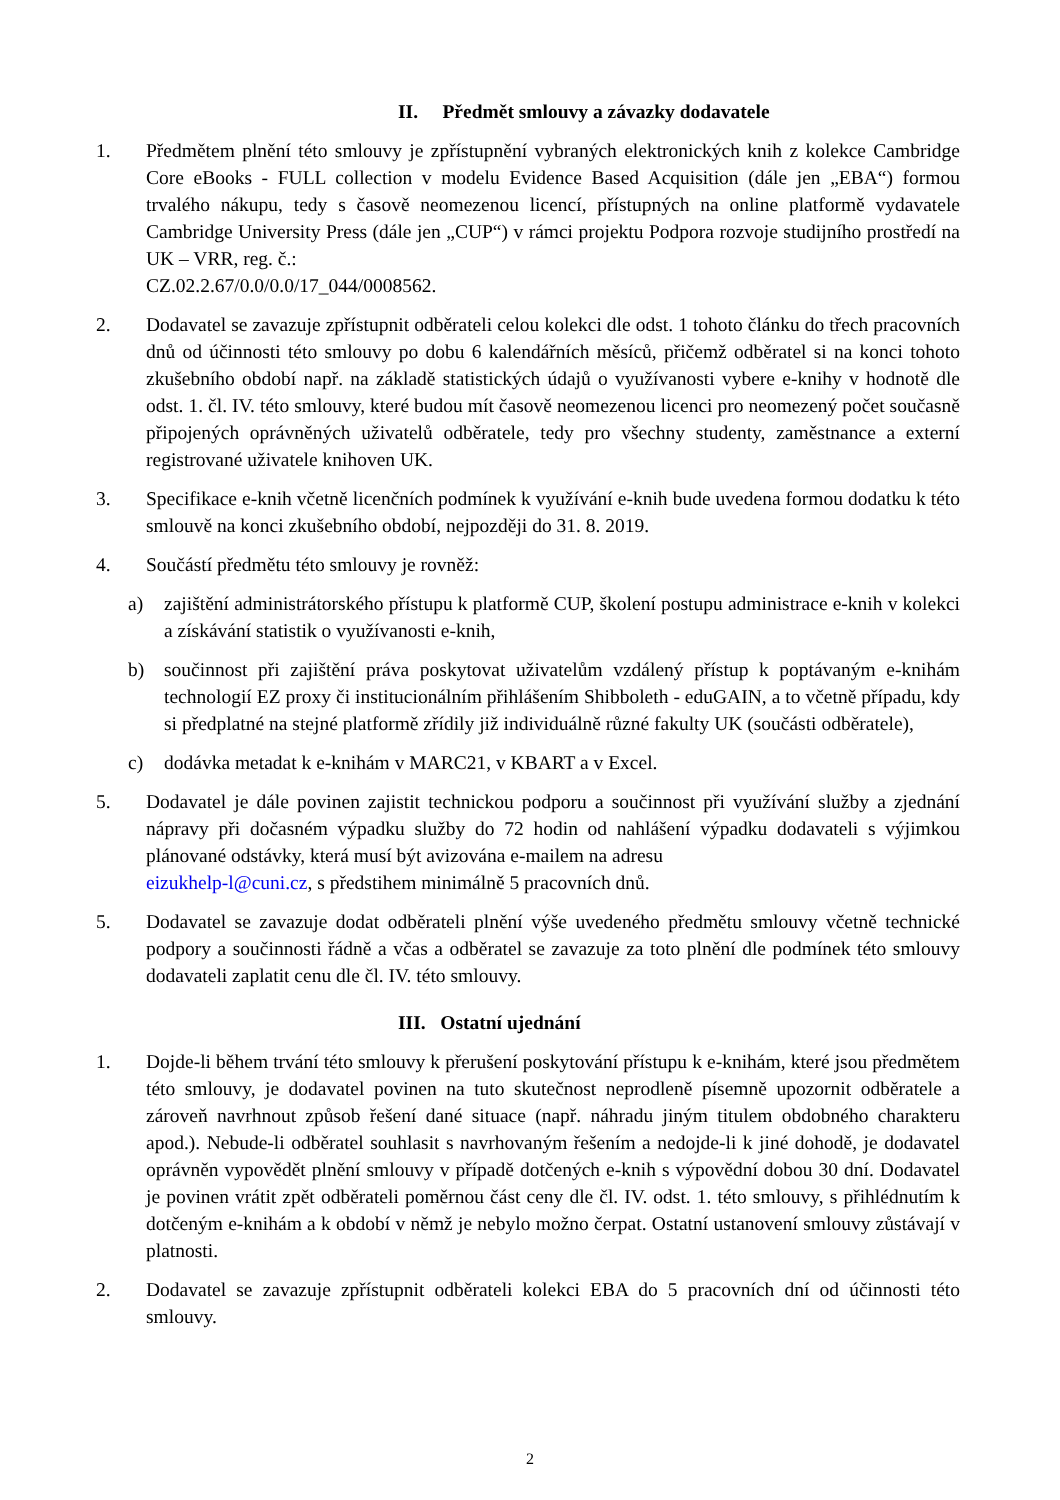II. Předmět smlouvy a závazky dodavatele
1. Předmětem plnění této smlouvy je zpřístupnění vybraných elektronických knih z kolekce Cambridge Core eBooks - FULL collection v modelu Evidence Based Acquisition (dále jen „EBA“) formou trvalého nákupu, tedy s časově neomezenou licencí, přístupných na online platformě vydavatele Cambridge University Press (dále jen „CUP“) v rámci projektu Podpora rozvoje studijního prostředí na UK – VRR, reg. č.:
CZ.02.2.67/0.0/0.0/17_044/0008562.
2. Dodavatel se zavazuje zpřístupnit odběrateli celou kolekci dle odst. 1 tohoto článku do třech pracovních dnů od účinnosti této smlouvy po dobu 6 kalendářních měsíců, přičemž odběratel si na konci tohoto zkušebního období např. na základě statistických údajů o využívanosti vybere e-knihy v hodnotě dle odst. 1. čl. IV. této smlouvy, které budou mít časově neomezenou licenci pro neomezený počet současně připojených oprávněných uživatelů odběratele, tedy pro všechny studenty, zaměstnance a externí registrované uživatele knihoven UK.
3. Specifikace e-knih včetně licenčních podmínek k využívání e-knih bude uvedena formou dodatku k této smlouvě na konci zkušebního období, nejpozději do 31. 8. 2019.
4. Součástí předmětu této smlouvy je rovněž:
a) zajištění administrátorského přístupu k platformě CUP, školení postupu administrace e-knih v kolekci a získávání statistik o využívanosti e-knih,
b) součinnost při zajištění práva poskytovat uživatelům vzdálený přístup k poptávaným e-knihám technologií EZ proxy či institucionálním přihlášením Shibboleth - eduGAIN, a to včetně případu, kdy si předplatné na stejné platformě zřídily již individuálně různé fakulty UK (součásti odběratele),
c) dodávka metadat k e-knihám v MARC21, v KBART a v Excel.
5. Dodavatel je dále povinen zajistit technickou podporu a součinnost při využívání služby a zjednání nápravy při dočasném výpadku služby do 72 hodin od nahlášení výpadku dodavateli s výjimkou plánované odstávky, která musí být avizována e-mailem na adresu
eizukhelp-l@cuni.cz, s předstihem minimálně 5 pracovních dnů.
5. Dodavatel se zavazuje dodat odběrateli plnění výše uvedeného předmětu smlouvy včetně technické podpory a součinnosti řádně a včas a odběratel se zavazuje za toto plnění dle podmínek této smlouvy dodavateli zaplatit cenu dle čl. IV. této smlouvy.
III. Ostatní ujednání
1. Dojde-li během trvání této smlouvy k přerušení poskytování přístupu k e-knihám, které jsou předmětem této smlouvy, je dodavatel povinen na tuto skutečnost neprodleně písemně upozornit odběratele a zároveň navrhnout způsob řešení dané situace (např. náhradu jiným titulem obdobného charakteru apod.). Nebude-li odběratel souhlasit s navrhovaným řešením a nedojde-li k jiné dohodě, je dodavatel oprávněn vypovědět plnění smlouvy v případě dotčených e-knih s výpovědní dobou 30 dní. Dodavatel je povinen vrátit zpět odběrateli poměrnou část ceny dle čl. IV. odst. 1. této smlouvy, s přihlédnutím k dotčeným e-knihám a k období v němž je nebylo možno čerpat. Ostatní ustanovení smlouvy zůstávají v platnosti.
2. Dodavatel se zavazuje zpřístupnit odběrateli kolekci EBA do 5 pracovních dní od účinnosti této smlouvy.
2